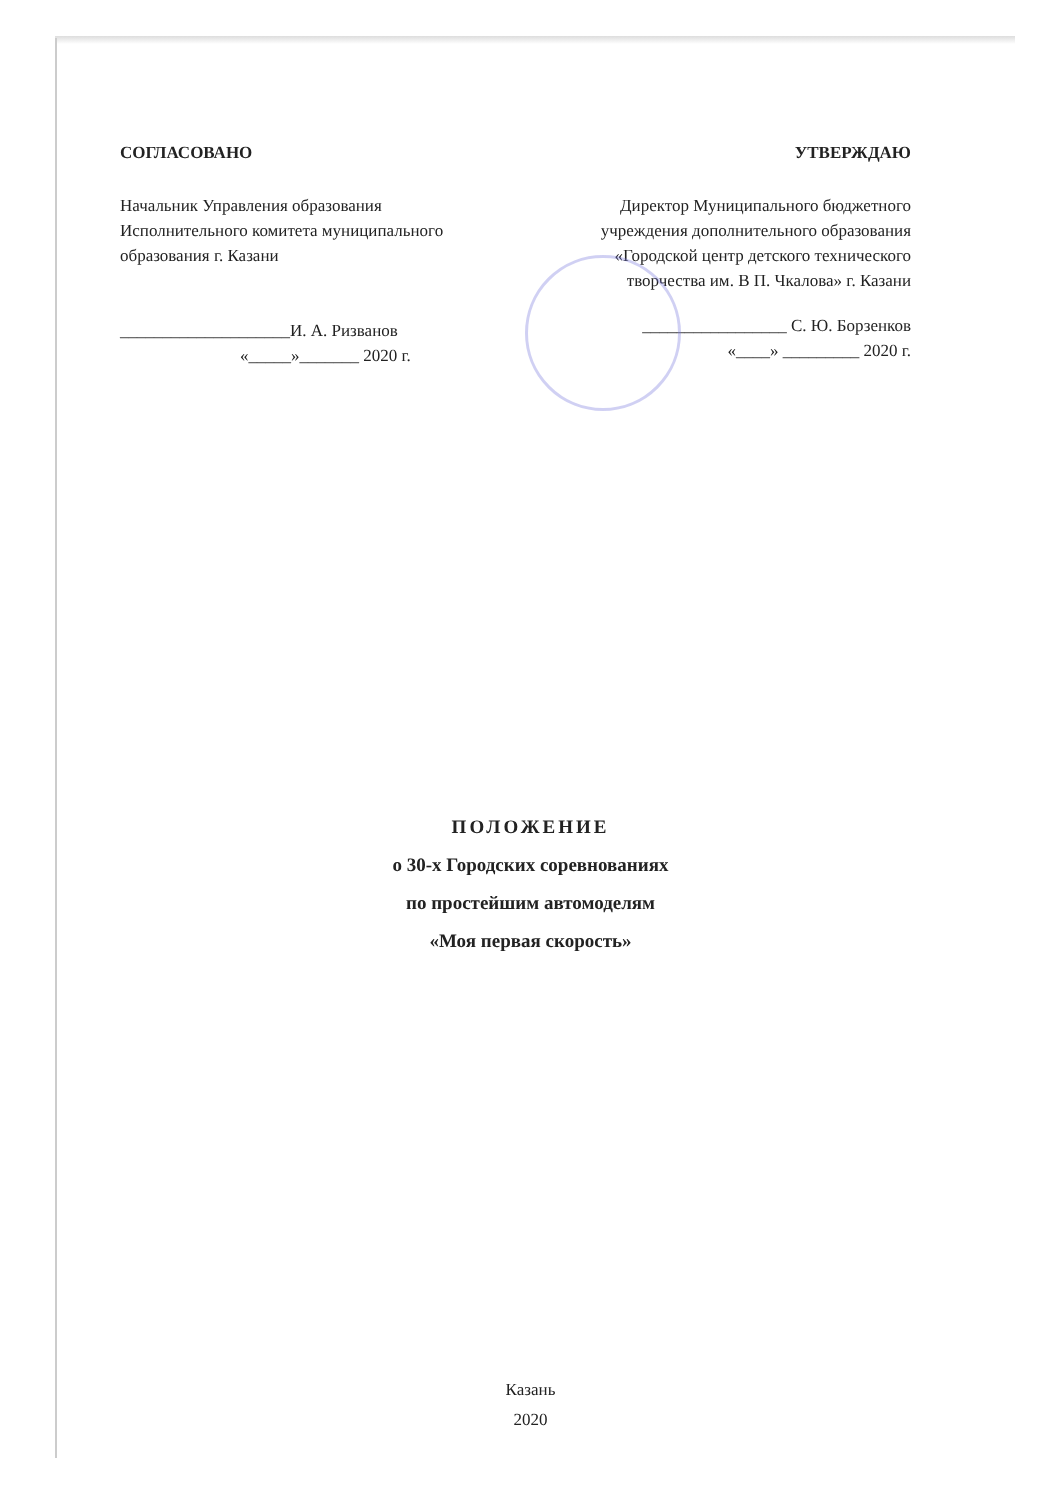СОГЛАСОВАНО
Начальник Управления образования
Исполнительного комитета муниципального
образования г. Казани
____________________И. А. Ризванов
«_____»_______ 2020 г.
УТВЕРЖДАЮ
Директор Муниципального бюджетного
учреждения дополнительного образования
«Городской центр детского технического
творчества им. В П. Чкалова» г. Казани
_________________ С. Ю. Борзенков
«____» _________ 2020 г.
ПОЛОЖЕНИЕ
о 30-х Городских соревнованиях
по простейшим автомоделям
«Моя первая скорость»
Казань
2020